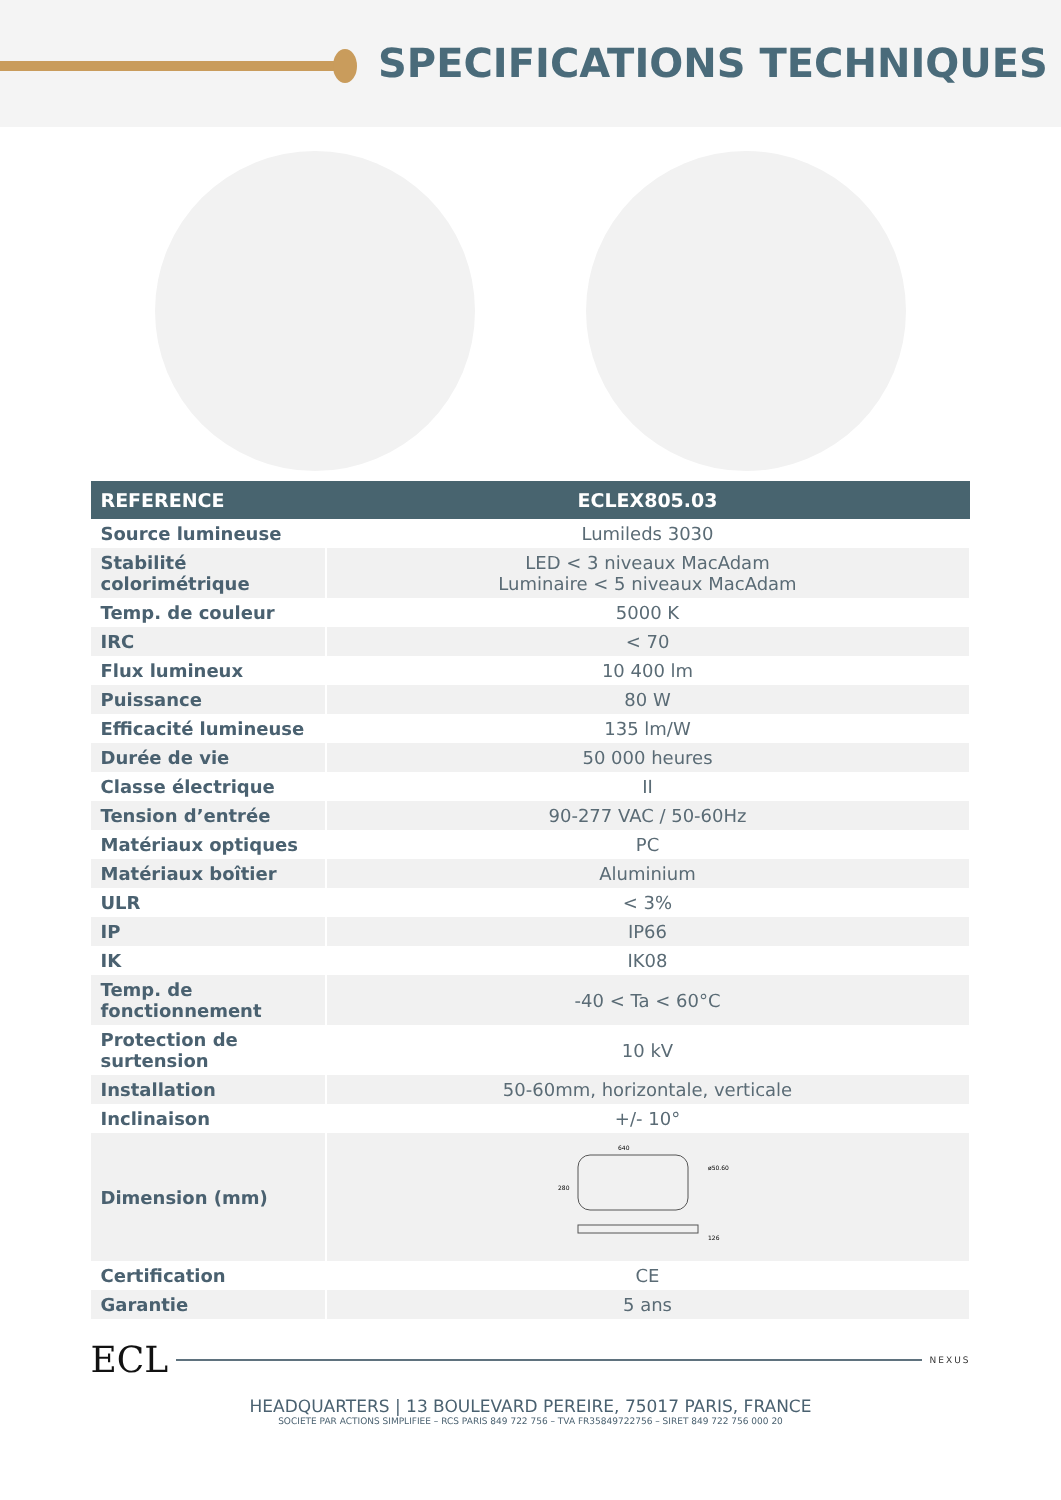SPECIFICATIONS TECHNIQUES
| REFERENCE | ECLEX805.03 |
| --- | --- |
| Source lumineuse | Lumileds 3030 |
| Stabilité colorimétrique | LED < 3 niveaux MacAdam Luminaire < 5 niveaux MacAdam |
| Temp. de couleur | 5000 K |
| IRC | < 70 |
| Flux lumineux | 10 400 lm |
| Puissance | 80 W |
| Efficacité lumineuse | 135 lm/W |
| Durée de vie | 50 000 heures |
| Classe électrique | II |
| Tension d’entrée | 90-277 VAC / 50-60Hz |
| Matériaux optiques | PC |
| Matériaux boîtier | Aluminium |
| ULR | < 3% |
| IP | IP66 |
| IK | IK08 |
| Temp. de fonctionnement | -40 < Ta < 60°C |
| Protection de surtension | 10 kV |
| Installation | 50-60mm, horizontale, verticale |
| Inclinaison | +/- 10° |
| Dimension (mm) | 640 ø50.60 280 126 |
| Certification | CE |
| Garantie | 5 ans |
ECL
NEXUS
HEADQUARTERS | 13 BOULEVARD PEREIRE, 75017 PARIS, FRANCE
SOCIETE PAR ACTIONS SIMPLIFIEE – RCS PARIS 849 722 756 – TVA FR35849722756 – SIRET 849 722 756 000 20